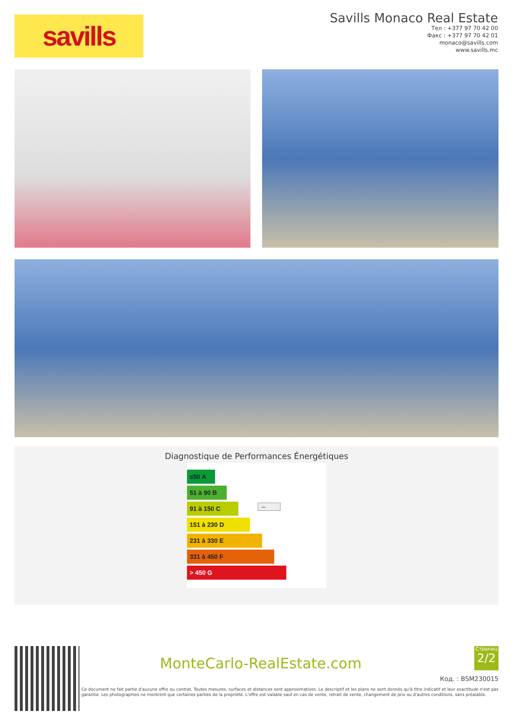savills
Savills Monaco Real Estate
Тел : +377 97 70 42 00
Факс : +377 97 70 42 01
monaco@savills.com
www.savills.mc
Diagnostique de Performances Énergétiques
≤50 A
51 à 90 B –
91 à 150 C
151 à 230 D
231 à 330 E
331 à 450 F
> 450 G
MonteCarlo-RealEstate.com
Страниц
2/2
Код. : BSM230015
Ce document ne fait partie d'aucune offre ou contrat. Toutes mesures, surfaces et distances sont approximatives. Le descriptif et les plans ne sont donnés qu'à titre indicatif et leur exactitude n'est pas garantie. Les photographies ne montrent que certaines parties de la propriété. L'offre est valable sauf en cas de vente, retrait de vente, changement de prix ou d'autres conditions, sans préalable.